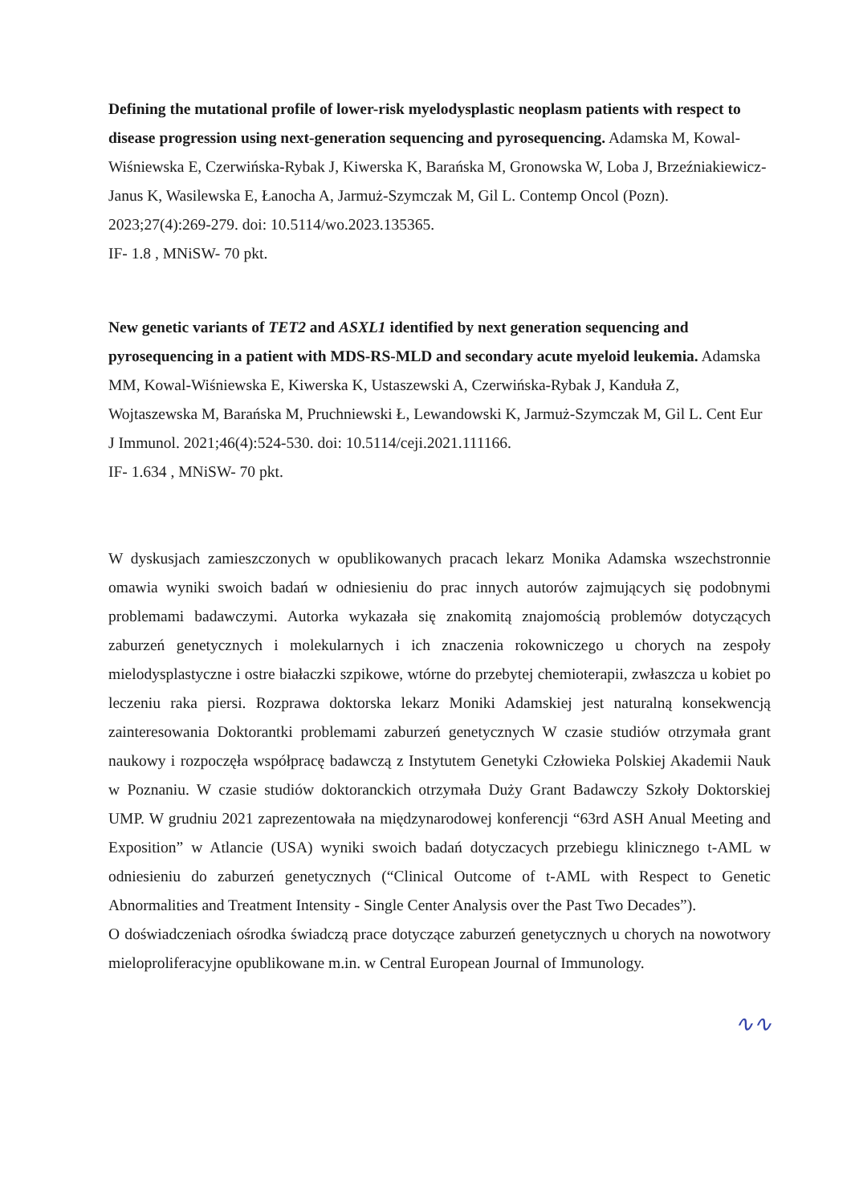Defining the mutational profile of lower-risk myelodysplastic neoplasm patients with respect to disease progression using next-generation sequencing and pyrosequencing. Adamska M, Kowal-Wiśniewska E, Czerwińska-Rybak J, Kiwerska K, Barańska M, Gronowska W, Loba J, Brzeźniakiewicz-Janus K, Wasilewska E, Łanocha A, Jarmuż-Szymczak M, Gil L. Contemp Oncol (Pozn). 2023;27(4):269-279. doi: 10.5114/wo.2023.135365.
IF- 1.8 , MNiSW- 70 pkt.
New genetic variants of TET2 and ASXL1 identified by next generation sequencing and pyrosequencing in a patient with MDS-RS-MLD and secondary acute myeloid leukemia. Adamska MM, Kowal-Wiśniewska E, Kiwerska K, Ustaszewski A, Czerwińska-Rybak J, Kanduła Z, Wojtaszewska M, Barańska M, Pruchniewski Ł, Lewandowski K, Jarmuż-Szymczak M, Gil L. Cent Eur J Immunol. 2021;46(4):524-530. doi: 10.5114/ceji.2021.111166.
IF- 1.634 , MNiSW- 70 pkt.
W dyskusjach zamieszczonych w opublikowanych pracach lekarz Monika Adamska wszechstronnie omawia wyniki swoich badań w odniesieniu do prac innych autorów zajmujących się podobnymi problemami badawczymi. Autorka wykazała się znakomitą znajomością problemów dotyczących zaburzeń genetycznych i molekularnych i ich znaczenia rokowniczego u chorych na zespoły mielodysplastyczne i ostre białaczki szpikowe, wtórne do przebytej chemioterapii, zwłaszcza u kobiet po leczeniu raka piersi. Rozprawa doktorska lekarz Moniki Adamskiej jest naturalną konsekwencją zainteresowania Doktorantki problemami zaburzeń genetycznych W czasie studiów otrzymała grant naukowy i rozpoczęła współpracę badawczą z Instytutem Genetyki Człowieka Polskiej Akademii Nauk w Poznaniu. W czasie studiów doktoranckich otrzymała Duży Grant Badawczy Szkoły Doktorskiej UMP. W grudniu 2021 zaprezentowała na międzynarodowej konferencji “63rd ASH Anual Meeting and Exposition” w Atlancie (USA) wyniki swoich badań dotyczacych przebiegu klinicznego t-AML w odniesieniu do zaburzeń genetycznych (“Clinical Outcome of t-AML with Respect to Genetic Abnormalities and Treatment Intensity - Single Center Analysis over the Past Two Decades”).
O doświadczeniach ośrodka świadczą prace dotyczące zaburzeń genetycznych u chorych na nowotwory mieloproliferacyjne opublikowane m.in. w Central European Journal of Immunology.
∿∿